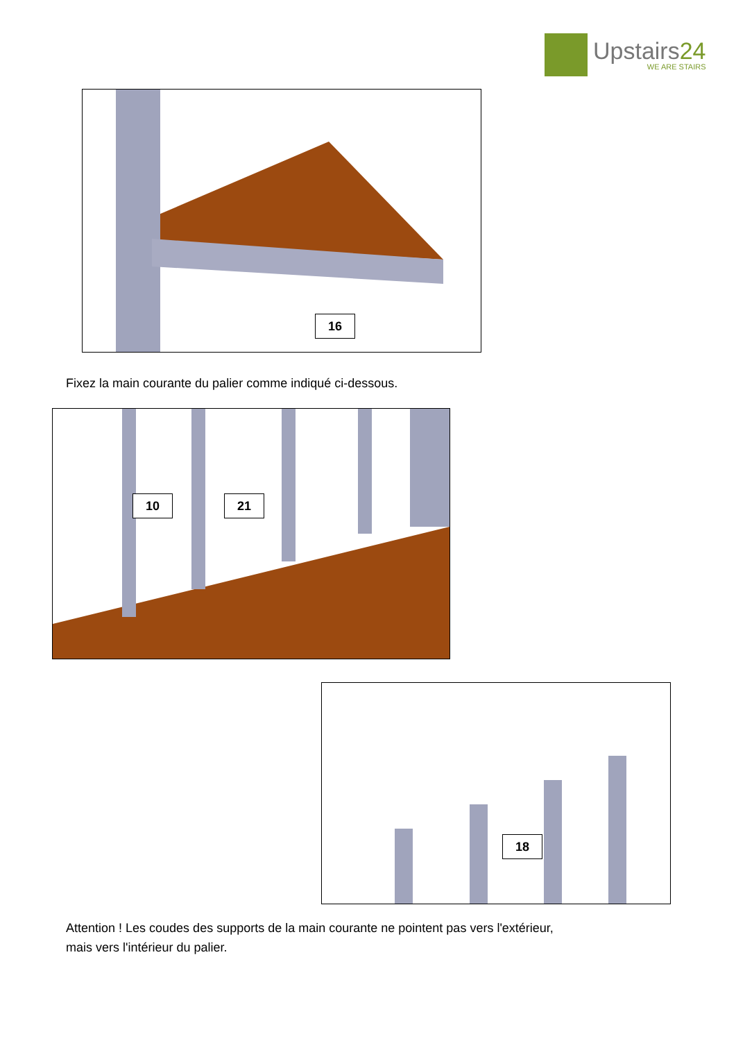Upstairs24
WE ARE STAIRS
16
Fixez la main courante du palier comme indiqué ci-dessous.
10 21
18
Attention ! Les coudes des supports de la main courante ne pointent pas vers l'extérieur,
mais vers l'intérieur du palier.